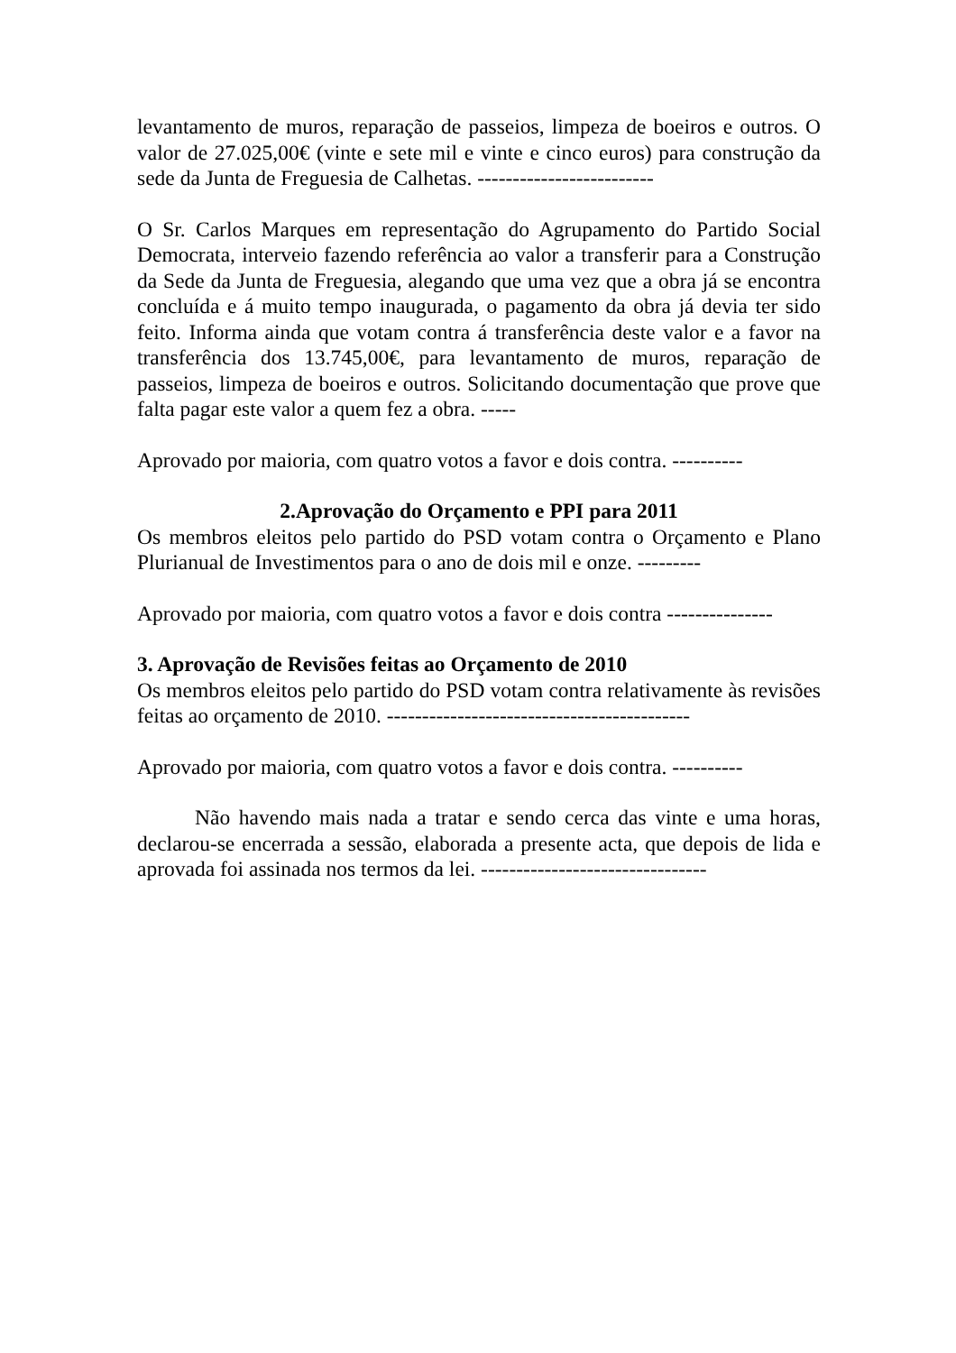levantamento de muros, reparação de passeios, limpeza de boeiros e outros. O valor de 27.025,00€ (vinte e sete mil e vinte e cinco euros) para construção da sede da Junta de Freguesia de Calhetas. -------------------------
O Sr. Carlos Marques em representação do Agrupamento do Partido Social Democrata, interveio fazendo referência ao valor a transferir para a Construção da Sede da Junta de Freguesia, alegando que uma vez que a obra já se encontra concluída e á muito tempo inaugurada, o pagamento da obra já devia ter sido feito. Informa ainda que votam contra á transferência deste valor e a favor na transferência dos 13.745,00€, para levantamento de muros, reparação de passeios, limpeza de boeiros e outros. Solicitando documentação que prove que falta pagar este valor a quem fez a obra. -----
Aprovado por maioria, com quatro votos a favor e dois contra. ----------
2.Aprovação do Orçamento e PPI para 2011
Os membros eleitos pelo partido do PSD votam contra o Orçamento e Plano Plurianual de Investimentos para o ano de dois mil e onze. ---------
Aprovado por maioria, com quatro votos a favor e dois contra ---------------
3. Aprovação de Revisões feitas ao Orçamento de 2010
Os membros eleitos pelo partido do PSD votam contra relativamente às revisões feitas ao orçamento de 2010. -------------------------------------------
Aprovado por maioria, com quatro votos a favor e dois contra. ----------
Não havendo mais nada a tratar e sendo cerca das vinte e uma horas, declarou-se encerrada a sessão, elaborada a presente acta, que depois de lida e aprovada foi assinada nos termos da lei. --------------------------------